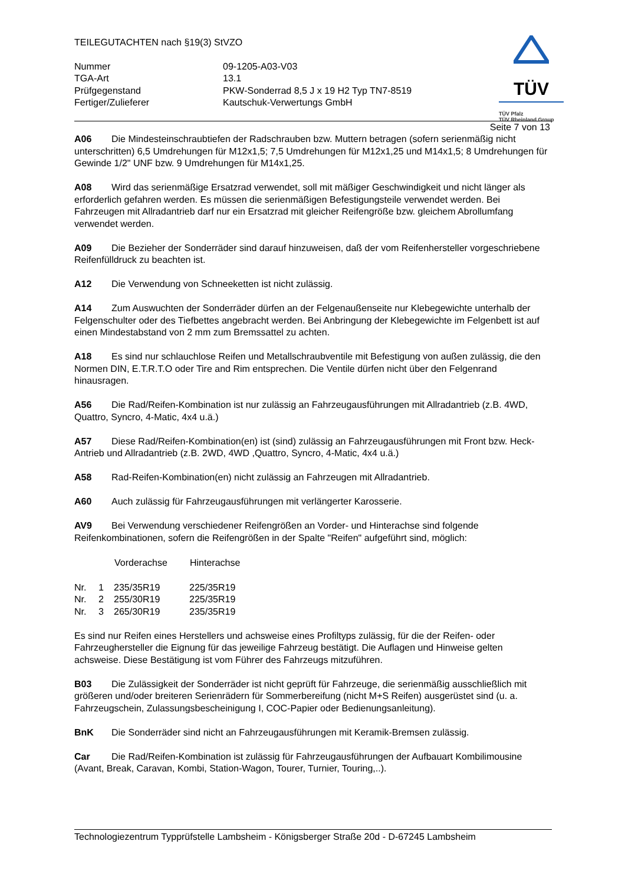TÜV
TÜV Pfalz
TÜV Rheinland Group
TEILEGUTACHTEN nach §19(3) StVZO
| Nummer | 09-1205-A03-V03 |
| TGA-Art | 13.1 |
| Prüfgegenstand | PKW-Sonderrad 8,5 J x 19 H2 Typ TN7-8519 |
| Fertiger/Zulieferer | Kautschuk-Verwertungs GmbH |
Seite 7 von 13
A06 Die Mindesteinschraubtiefen der Radschrauben bzw. Muttern betragen (sofern serienmäßig nicht unterschritten) 6,5 Umdrehungen für M12x1,5; 7,5 Umdrehungen für M12x1,25 und M14x1,5; 8 Umdrehungen für Gewinde 1/2" UNF bzw. 9 Umdrehungen für M14x1,25.
A08 Wird das serienmäßige Ersatzrad verwendet, soll mit mäßiger Geschwindigkeit und nicht länger als erforderlich gefahren werden. Es müssen die serienmäßigen Befestigungsteile verwendet werden. Bei Fahrzeugen mit Allradantrieb darf nur ein Ersatzrad mit gleicher Reifengröße bzw. gleichem Abrollumfang verwendet werden.
A09 Die Bezieher der Sonderräder sind darauf hinzuweisen, daß der vom Reifenhersteller vorgeschriebene Reifenfülldruck zu beachten ist.
A12 Die Verwendung von Schneeketten ist nicht zulässig.
A14 Zum Auswuchten der Sonderräder dürfen an der Felgenaußenseite nur Klebegewichte unterhalb der Felgenschulter oder des Tiefbettes angebracht werden. Bei Anbringung der Klebegewichte im Felgenbett ist auf einen Mindestabstand von 2 mm zum Bremssattel zu achten.
A18 Es sind nur schlauchlose Reifen und Metallschraubventile mit Befestigung von außen zulässig, die den Normen DIN, E.T.R.T.O oder Tire and Rim entsprechen. Die Ventile dürfen nicht über den Felgenrand hinausragen.
A56 Die Rad/Reifen-Kombination ist nur zulässig an Fahrzeugausführungen mit Allradantrieb (z.B. 4WD, Quattro, Syncro, 4-Matic, 4x4 u.ä.)
A57 Diese Rad/Reifen-Kombination(en) ist (sind) zulässig an Fahrzeugausführungen mit Front bzw. Heck-Antrieb und Allradantrieb (z.B. 2WD, 4WD ,Quattro, Syncro, 4-Matic, 4x4 u.ä.)
A58 Rad-Reifen-Kombination(en) nicht zulässig an Fahrzeugen mit Allradantrieb.
A60 Auch zulässig für Fahrzeugausführungen mit verlängerter Karosserie.
AV9 Bei Verwendung verschiedener Reifengrößen an Vorder- und Hinterachse sind folgende Reifenkombinationen, sofern die Reifengrößen in der Spalte "Reifen" aufgeführt sind, möglich:
| | | Vorderachse | Hinterachse |
| --- | --- | --- | --- |
| Nr. | 1 | 235/35R19 | 225/35R19 |
| Nr. | 2 | 255/30R19 | 225/35R19 |
| Nr. | 3 | 265/30R19 | 235/35R19 |
Es sind nur Reifen eines Herstellers und achsweise eines Profiltyps zulässig, für die der Reifen- oder Fahrzeughersteller die Eignung für das jeweilige Fahrzeug bestätigt. Die Auflagen und Hinweise gelten achsweise. Diese Bestätigung ist vom Führer des Fahrzeugs mitzuführen.
B03 Die Zulässigkeit der Sonderräder ist nicht geprüft für Fahrzeuge, die serienmäßig ausschließlich mit größeren und/oder breiteren Serienrädern für Sommerbereifung (nicht M+S Reifen) ausgerüstet sind (u. a. Fahrzeugschein, Zulassungsbescheinigung I, COC-Papier oder Bedienungsanleitung).
BnK Die Sonderräder sind nicht an Fahrzeugausführungen mit Keramik-Bremsen zulässig.
Car Die Rad/Reifen-Kombination ist zulässig für Fahrzeugausführungen der Aufbauart Kombilimousine (Avant, Break, Caravan, Kombi, Station-Wagon, Tourer, Turnier, Touring,..).
Technologiezentrum Typprüfstelle Lambsheim - Königsberger Straße 20d - D-67245 Lambsheim